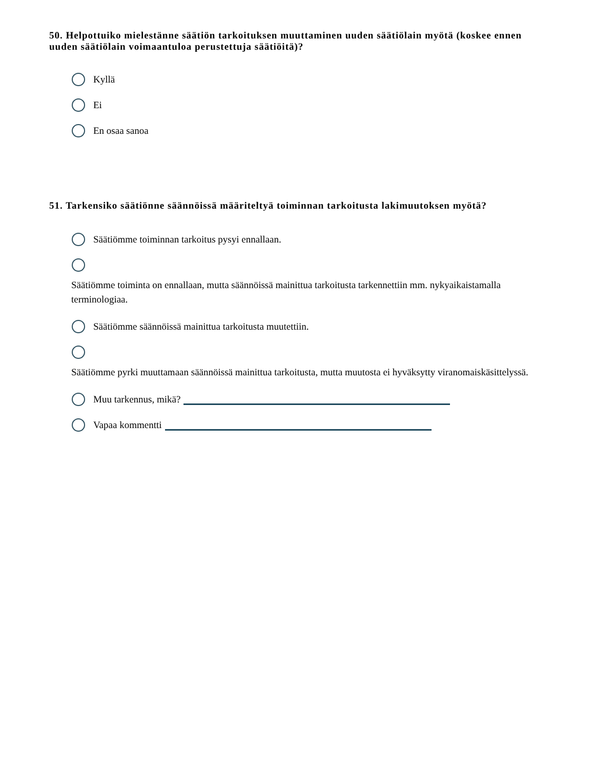50. Helpottuiko mielestänne säätiön tarkoituksen muuttaminen uuden säätiölain myötä (koskee ennen uuden säätiölain voimaantuloa perustettuja säätiöitä)?
Kyllä
Ei
En osaa sanoa
51. Tarkensiko säätiönne säännöissä määriteltyä toiminnan tarkoitusta lakimuutoksen myötä?
Säätiömme toiminnan tarkoitus pysyi ennallaan.
Säätiömme toiminta on ennallaan, mutta säännöissä mainittua tarkoitusta tarkennettiin mm. nykyaikaistamalla terminologiaa.
Säätiömme säännöissä mainittua tarkoitusta muutettiin.
Säätiömme pyrki muuttamaan säännöissä mainittua tarkoitusta, mutta muutosta ei hyväksytty viranomaiskäsittelyssä.
Muu tarkennus, mikä?
Vapaa kommentti